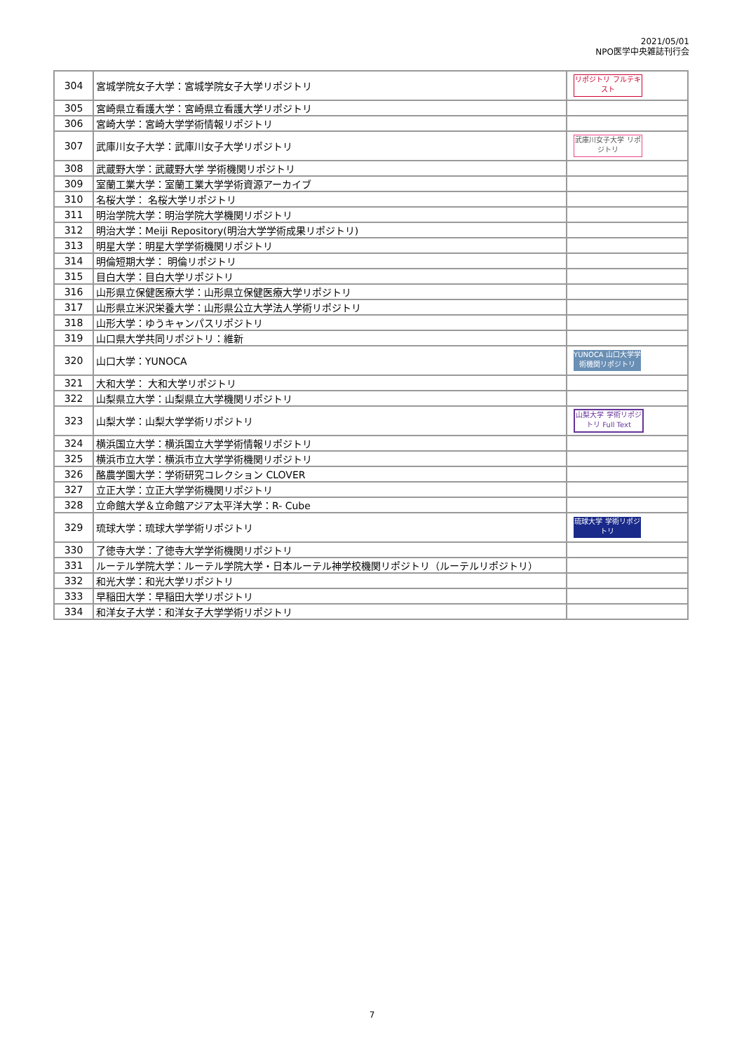2021/05/01
NPO医学中央雑誌刊行会
| 304 | 宮城学院女子大学：宮城学院女子大学リポジトリ | リポジトリ フルテキスト |
| 305 | 宮崎県立看護大学：宮崎県立看護大学リポジトリ | |
| 306 | 宮崎大学：宮崎大学学術情報リポジトリ | |
| 307 | 武庫川女子大学：武庫川女子大学リポジトリ | 武庫川女子大学 リポジトリ |
| 308 | 武蔵野大学：武蔵野大学 学術機関リポジトリ | |
| 309 | 室蘭工業大学：室蘭工業大学学術資源アーカイブ | |
| 310 | 名桜大学： 名桜大学リポジトリ | |
| 311 | 明治学院大学：明治学院大学機関リポジトリ | |
| 312 | 明治大学：Meiji Repository(明治大学学術成果リポジトリ) | |
| 313 | 明星大学：明星大学学術機関リポジトリ | |
| 314 | 明倫短期大学： 明倫リポジトリ | |
| 315 | 目白大学：目白大学リポジトリ | |
| 316 | 山形県立保健医療大学：山形県立保健医療大学リポジトリ | |
| 317 | 山形県立米沢栄養大学：山形県公立大学法人学術リポジトリ | |
| 318 | 山形大学：ゆうキャンパスリポジトリ | |
| 319 | 山口県大学共同リポジトリ：維新 | |
| 320 | 山口大学：YUNOCA | YUNOCA 山口大学学術機関リポジトリ |
| 321 | 大和大学： 大和大学リポジトリ | |
| 322 | 山梨県立大学：山梨県立大学機関リポジトリ | |
| 323 | 山梨大学：山梨大学学術リポジトリ | 山梨大学 学術リポジトリ Full Text |
| 324 | 横浜国立大学：横浜国立大学学術情報リポジトリ | |
| 325 | 横浜市立大学：横浜市立大学学術機関リポジトリ | |
| 326 | 酪農学園大学：学術研究コレクション CLOVER | |
| 327 | 立正大学：立正大学学術機関リポジトリ | |
| 328 | 立命館大学＆立命館アジア太平洋大学：R- Cube | |
| 329 | 琉球大学：琉球大学学術リポジトリ | 琉球大学 学術リポジトリ |
| 330 | 了徳寺大学：了徳寺大学学術機関リポジトリ | |
| 331 | ルーテル学院大学：ルーテル学院大学・日本ルーテル神学校機関リポジトリ（ルーテルリポジトリ） | |
| 332 | 和光大学：和光大学リポジトリ | |
| 333 | 早稲田大学：早稲田大学リポジトリ | |
| 334 | 和洋女子大学：和洋女子大学学術リポジトリ | |
7